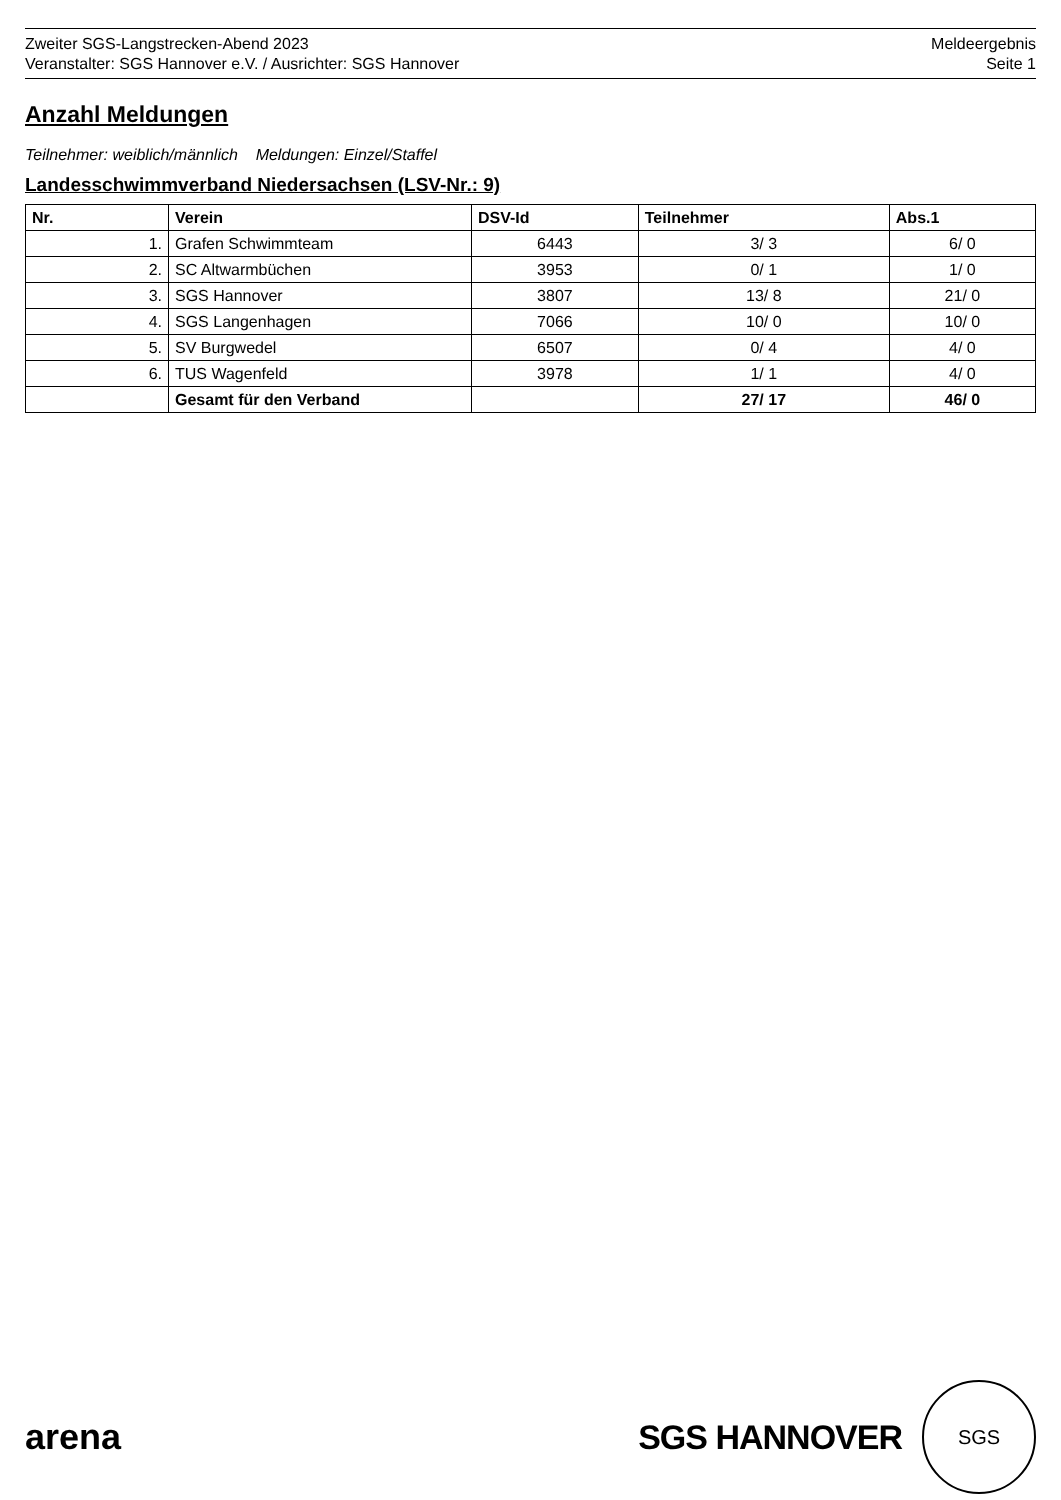Zweiter SGS-Langstrecken-Abend 2023
Veranstalter: SGS Hannover e.V. / Ausrichter: SGS Hannover
Meldeergebnis
Seite 1
Anzahl Meldungen
Teilnehmer: weiblich/männlich Meldungen: Einzel/Staffel
Landesschwimmverband Niedersachsen (LSV-Nr.: 9)
| Nr. | Verein | DSV-Id | Teilnehmer | Abs.1 |
| --- | --- | --- | --- | --- |
| 1. | Grafen Schwimmteam | 6443 | 3/ 3 | 6/ 0 |
| 2. | SC Altwarmbüchen | 3953 | 0/ 1 | 1/ 0 |
| 3. | SGS Hannover | 3807 | 13/ 8 | 21/ 0 |
| 4. | SGS Langenhagen | 7066 | 10/ 0 | 10/ 0 |
| 5. | SV Burgwedel | 6507 | 0/ 4 | 4/ 0 |
| 6. | TUS Wagenfeld | 3978 | 1/ 1 | 4/ 0 |
| | Gesamt für den Verband | | 27/ 17 | 46/ 0 |
arena
SGS HANNOVER
SGS